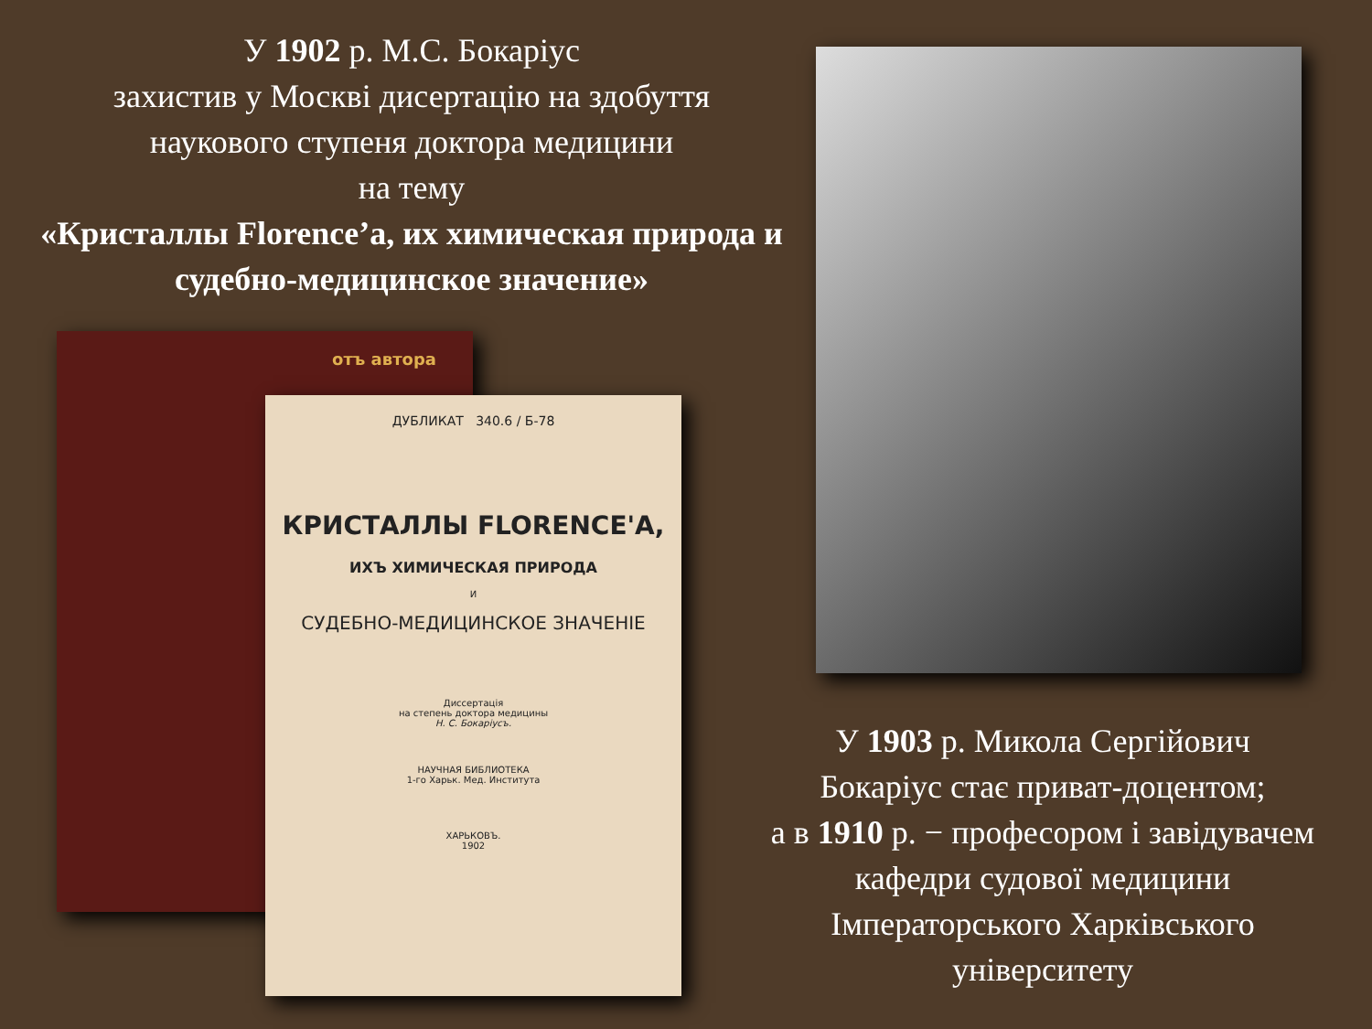У 1902 р. М.С. Бокаріус
захистив у Москві дисертацію на здобуття
наукового ступеня доктора медицини
на тему
«Кристаллы Florence’а, их химическая природа и судебно-медицинское значение»
отъ автора
ДУБЛИКАТ 340.6 / Б-78
КРИСТАЛЛЫ FLORENCE'А,
ИХЪ ХИМИЧЕСКАЯ ПРИРОДА
И
СУДЕБНО-МЕДИЦИНСКОЕ ЗНАЧЕНІЕ
Диссертація
на степень доктора медицины
Н. С. Бокаріусъ.
НАУЧНАЯ БИБЛИОТЕКА
1-го Харьк. Мед. Института
ХАРЬКОВЪ.
1902
У 1903 р. Микола Сергійович
Бокаріус стає приват-доцентом;
а в 1910 р. − професором і завідувачем
кафедри судової медицини
Імператорського Харківського
університету